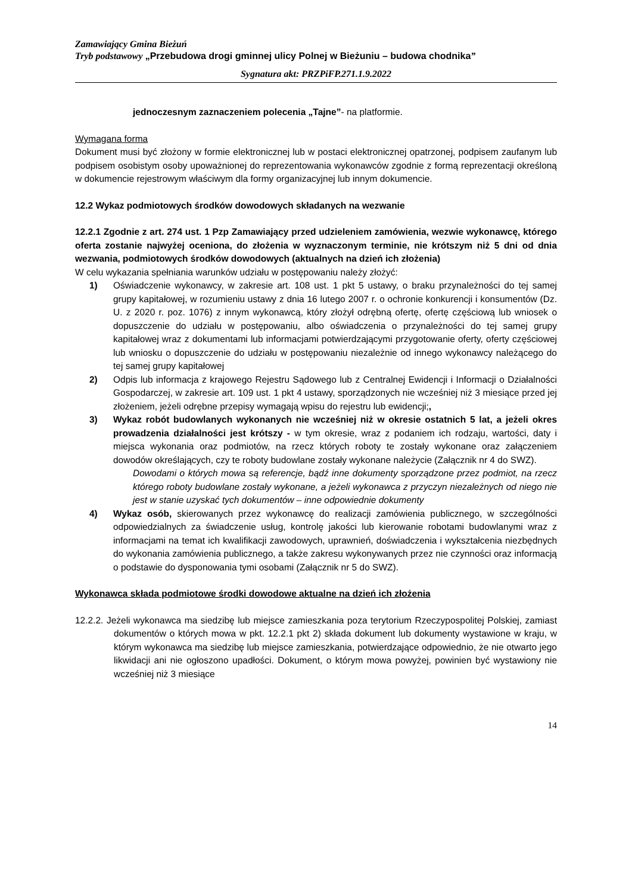Zamawiający Gmina Bieżuń
Tryb podstawowy „Przebudowa drogi gminnej ulicy Polnej w Bieżuniu – budowa chodnika”
Sygnatura akt: PRZPiFP.271.1.9.2022
jednoczesnym zaznaczeniem polecenia „Tajne”- na platformie.
Wymagana forma
Dokument musi być złożony w formie elektronicznej lub w postaci elektronicznej opatrzonej, podpisem zaufanym lub podpisem osobistym osoby upoważnionej do reprezentowania wykonawców zgodnie z formą reprezentacji określoną w dokumencie rejestrowym właściwym dla formy organizacyjnej lub innym dokumencie.
12.2 Wykaz podmiotowych środków dowodowych składanych na wezwanie
12.2.1 Zgodnie z art. 274 ust. 1 Pzp Zamawiający przed udzieleniem zamówienia, wezwie wykonawcę, którego oferta zostanie najwyżej oceniona, do złożenia w wyznaczonym terminie, nie krótszym niż 5 dni od dnia wezwania, podmiotowych środków dowodowych (aktualnych na dzień ich złożenia)
W celu wykazania spełniania warunków udziału w postępowaniu należy złożyć:
1) Oświadczenie wykonawcy, w zakresie art. 108 ust. 1 pkt 5 ustawy, o braku przynależności do tej samej grupy kapitałowej, w rozumieniu ustawy z dnia 16 lutego 2007 r. o ochronie konkurencji i konsumentów (Dz. U. z 2020 r. poz. 1076) z innym wykonawcą, który złożył odrębną ofertę, ofertę częściową lub wniosek o dopuszczenie do udziału w postępowaniu, albo oświadczenia o przynależności do tej samej grupy kapitałowej wraz z dokumentami lub informacjami potwierdzającymi przygotowanie oferty, oferty częściowej lub wniosku o dopuszczenie do udziału w postępowaniu niezależnie od innego wykonawcy należącego do tej samej grupy kapitałowej
2) Odpis lub informacja z krajowego Rejestru Sądowego lub z Centralnej Ewidencji i Informacji o Działalności Gospodarczej, w zakresie art. 109 ust. 1 pkt 4 ustawy, sporządzonych nie wcześniej niż 3 miesiące przed jej złożeniem, jeżeli odrębne przepisy wymagają wpisu do rejestru lub ewidencji;,
3) Wykaz robót budowlanych wykonanych nie wcześniej niż w okresie ostatnich 5 lat, a jeżeli okres prowadzenia działalności jest krótszy - w tym okresie, wraz z podaniem ich rodzaju, wartości, daty i miejsca wykonania oraz podmiotów, na rzecz których roboty te zostały wykonane oraz załączeniem dowodów określających, czy te roboty budowlane zostały wykonane należycie (Załącznik nr 4 do SWZ).
Dowodami o których mowa są referencje, bądź inne dokumenty sporządzone przez podmiot, na rzecz którego roboty budowlane zostały wykonane, a jeżeli wykonawca z przyczyn niezależnych od niego nie jest w stanie uzyskać tych dokumentów – inne odpowiednie dokumenty
4) Wykaz osób, skierowanych przez wykonawcę do realizacji zamówienia publicznego, w szczególności odpowiedzialnych za świadczenie usług, kontrolę jakości lub kierowanie robotami budowlanymi wraz z informacjami na temat ich kwalifikacji zawodowych, uprawnień, doświadczenia i wykształcenia niezbędnych do wykonania zamówienia publicznego, a także zakresu wykonywanych przez nie czynności oraz informacją o podstawie do dysponowania tymi osobami (Załącznik nr 5 do SWZ).
Wykonawca składa podmiotowe środki dowodowe aktualne na dzień ich złożenia
12.2.2. Jeżeli wykonawca ma siedzibę lub miejsce zamieszkania poza terytorium Rzeczypospolitej Polskiej, zamiast dokumentów o których mowa w pkt. 12.2.1 pkt 2) składa dokument lub dokumenty wystawione w kraju, w którym wykonawca ma siedzibę lub miejsce zamieszkania, potwierdzające odpowiednio, że nie otwarto jego likwidacji ani nie ogłoszono upadłości. Dokument, o którym mowa powyżej, powinien być wystawiony nie wcześniej niż 3 miesiące
14